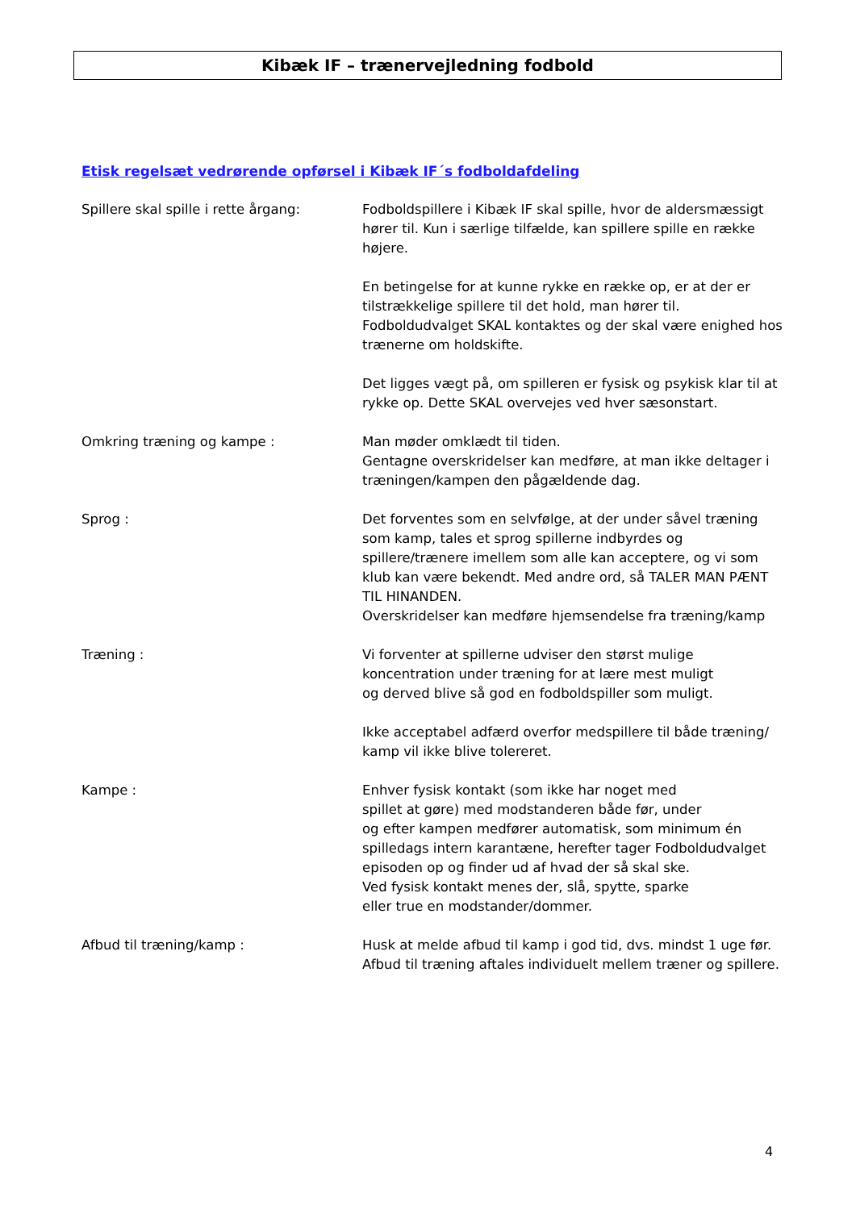Kibæk IF – trænervejledning fodbold
Etisk regelsæt vedrørende opførsel i Kibæk IF´s fodboldafdeling
Spillere skal spille i rette årgang:
Fodboldspillere i Kibæk IF skal spille, hvor de aldersmæssigt hører til. Kun i særlige tilfælde, kan spillere spille en række højere.
En betingelse for at kunne rykke en række op, er at der er tilstrækkelige spillere til det hold, man hører til.
Fodboldudvalget SKAL kontaktes og der skal være enighed hos trænerne om holdskifte.
Det ligges vægt på, om spilleren er fysisk og psykisk klar til at rykke op. Dette SKAL overvejes ved hver sæsonstart.
Omkring træning og kampe : Man møder omklædt til tiden.
Gentagne overskridelser kan medføre, at man ikke deltager i træningen/kampen den pågældende dag.
Sprog : Det forventes som en selvfølge, at der under såvel træning som kamp, tales et sprog spillerne indbyrdes og spillere/trænere imellem som alle kan acceptere, og vi som klub kan være bekendt. Med andre ord, så TALER MAN PÆNT TIL HINANDEN.
Overskridelser kan medføre hjemsendelse fra træning/kamp
Træning : Vi forventer at spillerne udviser den størst mulige koncentration under træning for at lære mest muligt
og derved blive så god en fodboldspiller som muligt.
Ikke acceptabel adfærd overfor medspillere til både træning/ kamp vil ikke blive tolereret.
Kampe : Enhver fysisk kontakt (som ikke har noget med
spillet at gøre) med modstanderen både før, under
og efter kampen medfører automatisk, som minimum én spilledags intern karantæne, herefter tager Fodboldudvalget episoden op og finder ud af hvad der så skal ske.
Ved fysisk kontakt menes der, slå, spytte, sparke
eller true en modstander/dommer.
Afbud til træning/kamp : Husk at melde afbud til kamp i god tid, dvs. mindst 1 uge før.
Afbud til træning aftales individuelt mellem træner og spillere.
4